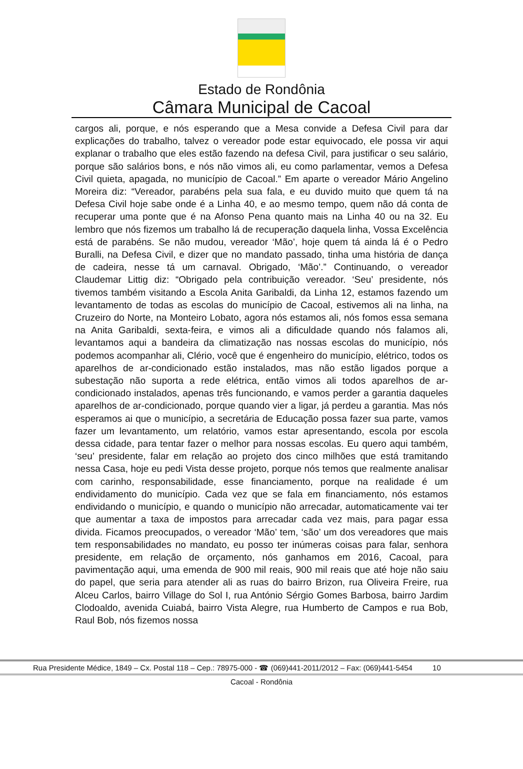Estado de Rondônia
Câmara Municipal de Cacoal
cargos ali, porque, e nós esperando que a Mesa convide a Defesa Civil para dar explicações do trabalho, talvez o vereador pode estar equivocado, ele possa vir aqui explanar o trabalho que eles estão fazendo na defesa Civil, para justificar o seu salário, porque são salários bons, e nós não vimos ali, eu como parlamentar, vemos a Defesa Civil quieta, apagada, no município de Cacoal.” Em aparte o vereador Mário Angelino Moreira diz: “Vereador, parabéns pela sua fala, e eu duvido muito que quem tá na Defesa Civil hoje sabe onde é a Linha 40, e ao mesmo tempo, quem não dá conta de recuperar uma ponte que é na Afonso Pena quanto mais na Linha 40 ou na 32. Eu lembro que nós fizemos um trabalho lá de recuperação daquela linha, Vossa Excelência está de parabéns. Se não mudou, vereador ‘Mão’, hoje quem tá ainda lá é o Pedro Buralli, na Defesa Civil, e dizer que no mandato passado, tinha uma história de dança de cadeira, nesse tá um carnaval. Obrigado, ‘Mão’.” Continuando, o vereador Claudemar Littig diz: “Obrigado pela contribuição vereador. ‘Seu’ presidente, nós tivemos também visitando a Escola Anita Garibaldi, da Linha 12, estamos fazendo um levantamento de todas as escolas do município de Cacoal, estivemos ali na linha, na Cruzeiro do Norte, na Monteiro Lobato, agora nós estamos ali, nós fomos essa semana na Anita Garibaldi, sexta-feira, e vimos ali a dificuldade quando nós falamos ali, levantamos aqui a bandeira da climatização nas nossas escolas do município, nós podemos acompanhar ali, Clério, você que é engenheiro do município, elétrico, todos os aparelhos de ar-condicionado estão instalados, mas não estão ligados porque a subestação não suporta a rede elétrica, então vimos ali todos aparelhos de ar-condicionado instalados, apenas três funcionando, e vamos perder a garantia daqueles aparelhos de ar-condicionado, porque quando vier a ligar, já perdeu a garantia. Mas nós esperamos ai que o município, a secretária de Educação possa fazer sua parte, vamos fazer um levantamento, um relatório, vamos estar apresentando, escola por escola dessa cidade, para tentar fazer o melhor para nossas escolas. Eu quero aqui também, ‘seu’ presidente, falar em relação ao projeto dos cinco milhões que está tramitando nessa Casa, hoje eu pedi Vista desse projeto, porque nós temos que realmente analisar com carinho, responsabilidade, esse financiamento, porque na realidade é um endividamento do município. Cada vez que se fala em financiamento, nós estamos endividando o município, e quando o município não arrecadar, automaticamente vai ter que aumentar a taxa de impostos para arrecadar cada vez mais, para pagar essa divida. Ficamos preocupados, o vereador ‘Mão’ tem, ‘são’ um dos vereadores que mais tem responsabilidades no mandato, eu posso ter inúmeras coisas para falar, senhora presidente, em relação de orçamento, nós ganhamos em 2016, Cacoal, para pavimentação aqui, uma emenda de 900 mil reais, 900 mil reais que até hoje não saiu do papel, que seria para atender ali as ruas do bairro Brizon, rua Oliveira Freire, rua Alceu Carlos, bairro Village do Sol I, rua António Sérgio Gomes Barbosa, bairro Jardim Clodoaldo, avenida Cuiabá, bairro Vista Alegre, rua Humberto de Campos e rua Bob, Raul Bob, nós fizemos nossa
Rua Presidente Médice, 1849 – Cx. Postal 118 – Cep.: 78975-000 - ☎ (069)441-2011/2012 – Fax: (069)441-5454 10
Cacoal - Rondônia